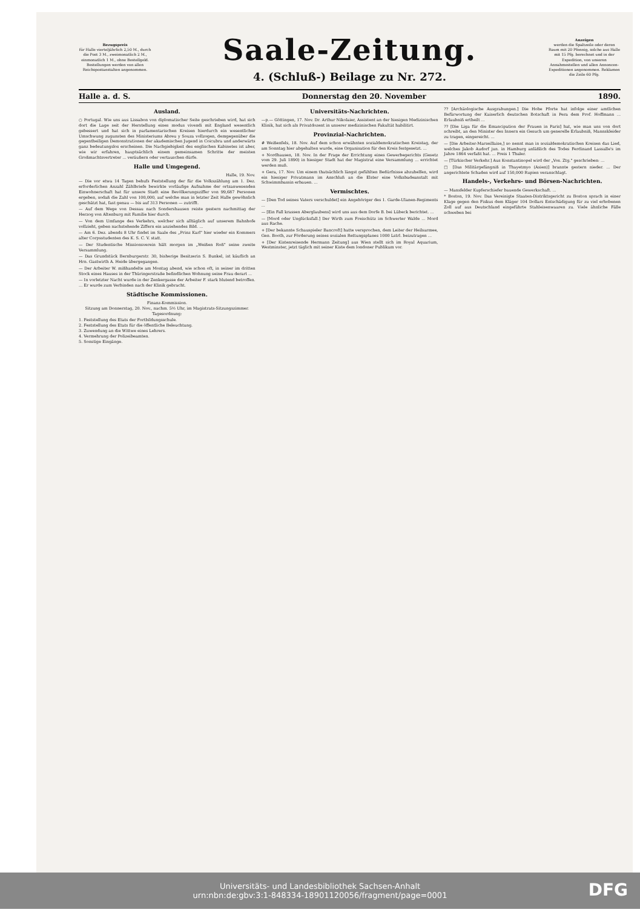Bezugspreis
für Halle vierteljährlich 2,50 M., durch die Post 3 M., zweimonatlich 2 M., einmonatlich 1 M., ohne Bestellgeld. Bestellungen werden von allen Reichspostanstalten angenommen.
Saale-Zeitung.
4. (Schluß-) Beilage zu Nr. 272.
Anzeigen
werden die Spaltzeile oder deren Raum mit 20 Pfennig, solche aus Halle mit 15 Pfg. berechnet und in der Expedition, von unseren Annahmestellen und allen Annoncen-Expeditionen angenommen. Reklamen die Zeile 60 Pfg.
Halle a. d. S. Donnerstag den 20. November 1890.
Ausland.
○ Portugal. Wie uns aus Lissabon von diplomatischer Seite geschrieben wird, hat sich dort die Lage seit der Herstellung eines modus vivendi mit England wesentlich gebessert und hat sich in parlamentarischen Kreisen hierdurch ein wesentlicher Umschwung zugunsten des Ministeriums Abreu y Souza vollzogen, demgegenüber die gegentheiligen Demonstrationen der akademischen Jugend in Coicubra und anderwärts ganz bedeutungslos erscheinen. Die Nachgiebigkeit des englischen Kabinetes ist aber, wie wir erfahren, hauptsächlich einem gemeinsamen Schritte der meisten Großmachtsvertreter ... veräußern oder vertauschen dürfe.
Halle und Umgegend.
Halle, 19. Nov.
— Die vor etwa 14 Tagen behufs Feststellung der für die Volkszählung am 1. Dez. erforderlichen Anzahl Zählbriefe bewirkte vorläufige Aufnahme der ortsanwesenden Einwohnerschaft hat für unsere Stadt eine Bevölkerungsziffer von 99,687 Personen ergeben, sodaß die Zahl von 100,000, auf welche man in letzter Zeit Halle gewöhnlich geschätzt hat, fast genau — bis auf 313 Personen — zutrifft.
— Auf dem Wege von Dessau nach Sondershausen reiste gestern nachmittag der Herzog von Altenburg mit Familie hier durch.
— Von dem Umfange des Verkehrs, welcher sich alltäglich auf unserem Bahnhofe vollzieht, geben nachstehende Ziffern ein anziehendes Bild. ...
— Am 6. Dez. abends 8 Uhr findet im Saale des „Prinz Karl" hier wieder ein Kommers alter Corpsstudenten des K. S. C. V. statt.
— Der Studentische Missionsverein hält morgen im „Weißen Roß" seine zweite Versammlung.
— Das Grundstück Bernburgerstr. 30, bisherige Besitzerin S. Bunkel, ist käuflich an Hrn. Gastwirth A. Heide übergegangen.
— Der Arbeiter W. mißhandelte am Montag abend, wie schon oft, in seiner im dritten Stock eines Hauses in der Thüringerstraße befindlichen Wohnung seine Frau derart ...
— In vorletzter Nacht wurde in der Zenkergasse der Arbeiter F. stark blutend betroffen. ... Er wurde zum Verbinden nach der Klinik gebracht.
Städtische Kommissionen.
Finanz-Kommission.
Sitzung am Donnerstag, 20. Nov., nachm. 5½ Uhr, im Magistrats-Sitzungszimmer.
Tagesordnung:
1. Feststellung des Etats der Fortbildungsschule.
2. Feststellung des Etats für die öffentliche Beleuchtung.
3. Zuwendung an die Wittwe eines Lehrers.
4. Vermehrung der Polizeibeamten.
5. Sonstige Eingänge.
Universitäts-Nachrichten.
—p.— Göttingen, 17. Nov. Dr. Arthur Nikolaier, Assistent an der hiesigen Medizinischen Klinik, hat sich als Privatdozent in unserer medizinischen Fakultät habilitirt.
Provinzial-Nachrichten.
# Weißenfels, 18. Nov. Auf dem schon erwähnten sozialdemokratischen Kreistag, der am Sonntag hier abgehalten wurde, eine Organisation für den Kreis festgesetzt. ...
+ Nordhausen, 18. Nov. In der Frage der Errichtung eines Gewerbegerichts (Gesetz vom 29. Juli 1890) in hiesiger Stadt hat der Magistrat eine Versammlung ... errichtet werden muß.
+ Gera, 17. Nov. Um einem thatsächlich längst gefühlten Bedürfnisse abzuhelfen, wird ein hiesiger Privatmann im Anschluß an die Elster eine Volksbadeanstalt mit Schwimmbassin erbauen. ...
Vermischtes.
— [Den Tod seines Vaters verschuldet] ein Angehöriger des 1. Garde-Ulanen-Regiments ...
— [Ein Fall krassen Aberglaubens] wird uns aus dem Dorfe B. bei Lübeck berichtet. ...
— [Mord oder Unglücksfall.] Der Wirth zum Freischütz im Schwerter Walde ... Mord aus Rache.
+ [Der bekannte Schauspieler Bancroft] hatte versprochen, dem Leiter der Heilsarmee, Gen. Booth, zur Förderung seines sozialen Rettungsplanes 1000 Lstrl. beizutragen ...
+ [Der Kistenreisende Hermann Zeitung] aus Wien stellt sich im Royal Aquarium, Westminster, jetzt täglich mit seiner Kiste dem londoner Publikum vor.
?? [Archäologische Ausgrabungen.] Die Hohe Pforte hat infolge einer amtlichen Befürwortung der Kaiserlich deutschen Botschaft in Pera dem Prof. Hoffmann ... Erlaubniß ertheilt ...
?? [Die Liga für die Emancipation der Frauen in Paris] hat, wie man uns von dort schreibt, an den Minister des Innern ein Gesuch um generelle Erlaubniß, Mannskleider zu tragen, eingereicht. ...
— [Die Arbeiter-Marseillaise,] so nennt man in sozialdemokratischen Kreisen das Lied, welches Jakob Audorf jun. in Hamburg anläßlich des Todes Ferdinand Lassalle's im Jahre 1864 verfaßt hat. ... Preis 1 Thaler.
— [Türkischer Verkehr.] Aus Konstantinopel wird der „Vos. Ztg." geschrieben: ...
□ [Das Militärgefängniß in Thayetmyo (Asien)] brannte gestern nieder. ... Der angerichtete Schaden wird auf 150,000 Rupien veranschlagt.
Handels-, Verkehrs- und Börsen-Nachrichten.
— Mansfelder Kupferschiefer bauende Gewerkschaft. ...
* Boston, 19. Nov. Das Vereinigte Staaten-Distriktsgericht zu Boston sprach in einer Klage gegen den Fiskus dem Kläger 104 Dollars Entschädigung für zu viel erhobenen Zoll auf aus Deutschland eingeführte Stahleisenwaaren zu. Viele ähnliche Fälle schweben bei
Universitäts- und Landesbibliothek Sachsen-Anhalt
urn:nbn:de:gbv:3:1-848334-18901120056/fragment/page=0001
DFG